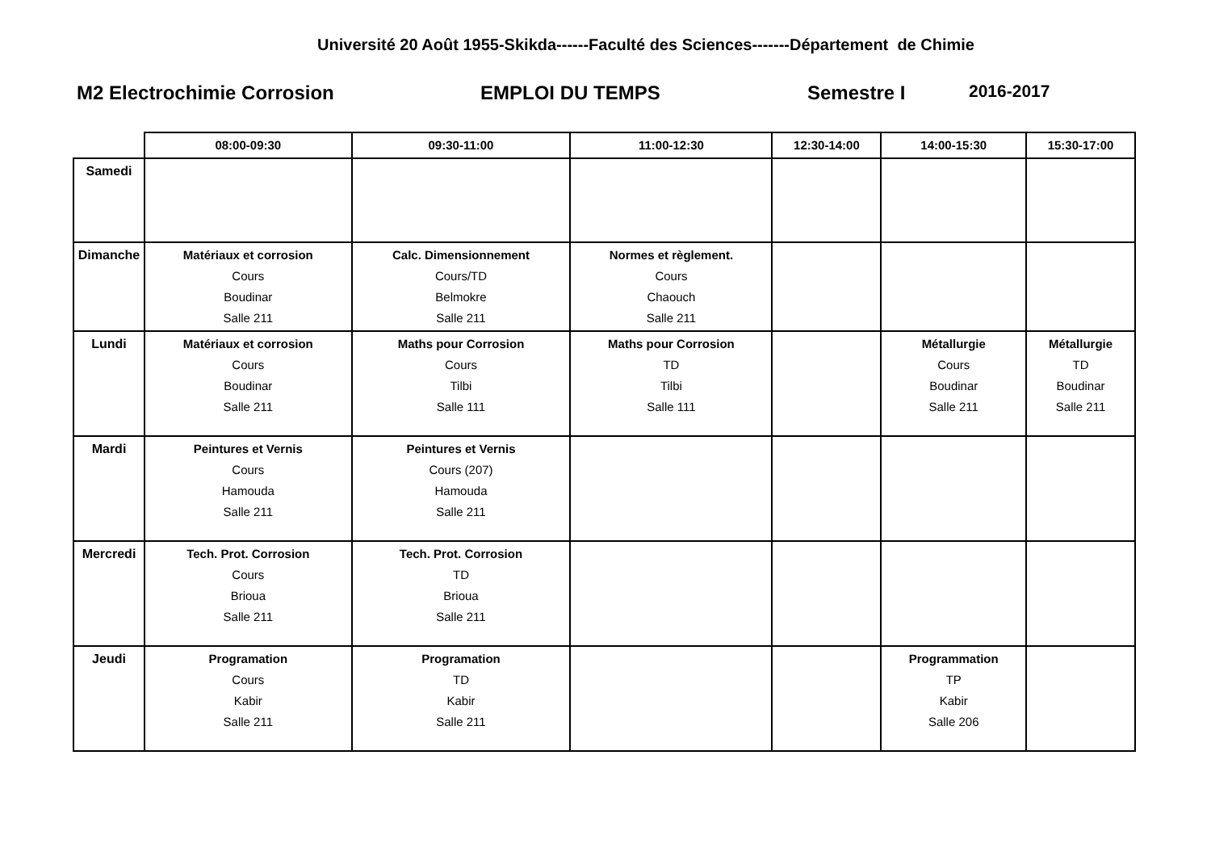Université 20 Août 1955-Skikda------Faculté des Sciences-------Département de Chimie
M2 Electrochimie Corrosion EMPLOI DU TEMPS Semestre I 2016-2017
| | 08:00-09:30 | 09:30-11:00 | 11:00-12:30 | 12:30-14:00 | 14:00-15:30 | 15:30-17:00 |
| --- | --- | --- | --- | --- | --- | --- |
| Samedi | | | | | | |
| Dimanche | Matériaux et corrosion Cours Boudinar Salle 211 | Calc. Dimensionnement Cours/TD Belmokre Salle 211 | Normes et règlement. Cours Chaouch Salle 211 | | | |
| Lundi | Matériaux et corrosion Cours Boudinar Salle 211 | Maths pour Corrosion Cours Tilbi Salle 111 | Maths pour Corrosion TD Tilbi Salle 111 | | Métallurgie Cours Boudinar Salle 211 | Métallurgie TD Boudinar Salle 211 |
| Mardi | Peintures et Vernis Cours Hamouda Salle 211 | Peintures et Vernis Cours (207) Hamouda Salle 211 | | | | |
| Mercredi | Tech. Prot. Corrosion Cours Brioua Salle 211 | Tech. Prot. Corrosion TD Brioua Salle 211 | | | | |
| Jeudi | Programation Cours Kabir Salle 211 | Programation TD Kabir Salle 211 | | | Programmation TP Kabir Salle 206 | |